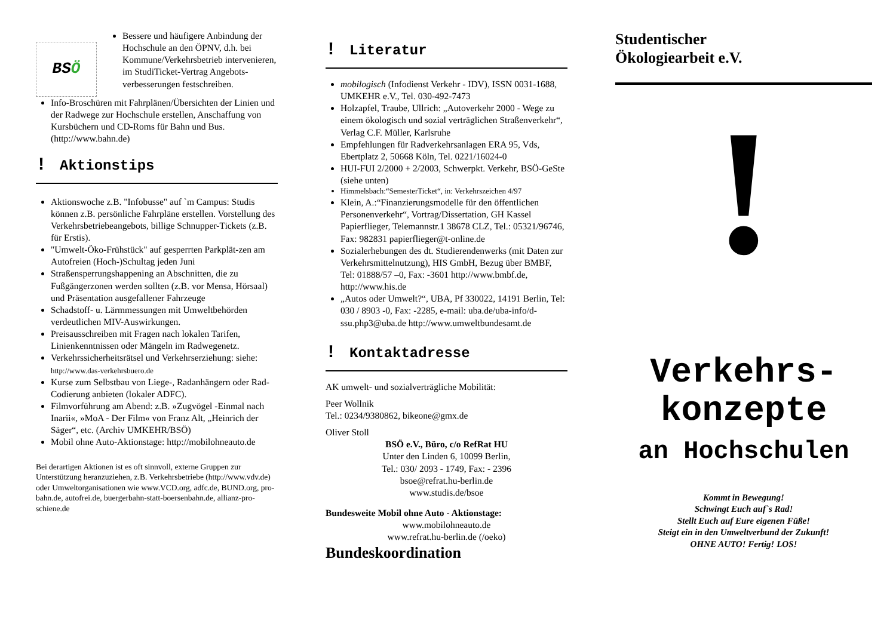BS Ö
Bessere und häufigere Anbindung der Hochschule an den ÖPNV, d.h. bei Kommune/Verkehrsbetrieb intervenieren, im StudiTicket-Vertrag Angebots-verbesserungen festschreiben.
Info-Broschüren mit Fahrplänen/Übersichten der Linien und der Radwege zur Hochschule erstellen, Anschaffung von Kursbüchern und CD-Roms für Bahn und Bus. (http://www.bahn.de)
! Aktionstips
Aktionswoche z.B. "Infobusse" auf `m Campus: Studis können z.B. persönliche Fahrpläne erstellen. Vorstellung des Verkehrsbetriebeangebots, billige Schnupper-Tickets (z.B. für Erstis).
"Umwelt-Öko-Frühstück" auf gesperrten Parkplät-zen am Autofreien (Hoch-)Schultag jeden Juni
Straßensperrungshappening an Abschnitten, die zu Fußgängerzonen werden sollten (z.B. vor Mensa, Hörsaal) und Präsentation ausgefallener Fahrzeuge
Schadstoff- u. Lärmmessungen mit Umweltbehörden verdeutlichen MIV-Auswirkungen.
Preisausschreiben mit Fragen nach lokalen Tarifen, Linienkenntnissen oder Mängeln im Radwegenetz.
Verkehrssicherheitsrätsel und Verkehrserziehung: siehe: http://www.das-verkehrsbuero.de
Kurse zum Selbstbau von Liege-, Radanhängern oder Rad-Codierung anbieten (lokaler ADFC).
Filmvorführung am Abend: z.B. »Zugvögel -Einmal nach Inarii«, »MoA - Der Film« von Franz Alt, „Heinrich der Säger“, etc. (Archiv UMKEHR/BSÖ)
Mobil ohne Auto-Aktionstage: http://mobilohneauto.de
Bei derartigen Aktionen ist es oft sinnvoll, externe Gruppen zur Unterstützung heranzuziehen, z.B. Verkehrsbetriebe (http://www.vdv.de) oder Umweltorganisationen wie www.VCD.org, adfc.de, BUND.org, pro-bahn.de, autofrei.de, buergerbahn-statt-boersenbahn.de, allianz-pro-schiene.de
! Literatur
mobilogisch (Infodienst Verkehr - IDV), ISSN 0031-1688, UMKEHR e.V., Tel. 030-492-7473
Holzapfel, Traube, Ullrich: „Autoverkehr 2000 - Wege zu einem ökologisch und sozial verträglichen Straßenverkehr“, Verlag C.F. Müller, Karlsruhe
Empfehlungen für Radverkehrsanlagen ERA 95, Vds, Ebertplatz 2, 50668 Köln, Tel. 0221/16024-0
HUI-FUI 2/2000 + 2/2003, Schwerpkt. Verkehr, BSÖ-GeSte (siehe unten)
Himmelsbach:“SemesterTicket“, in: Verkehrszeichen 4/97
Klein, A.:“Finanzierungsmodelle für den öffentlichen Personenverkehr“, Vortrag/Dissertation, GH Kassel Papierflieger, Telemannstr.1 38678 CLZ, Tel.: 05321/96746, Fax: 982831 papierflieger@t-online.de
Sozialerhebungen des dt. Studierendenwerks (mit Daten zur Verkehrsmittelnutzung), HIS GmbH, Bezug über BMBF, Tel: 01888/57 –0, Fax: -3601 http://www.bmbf.de, http://www.his.de
„Autos oder Umwelt?“, UBA, Pf 330022, 14191 Berlin, Tel: 030 / 8903 -0, Fax: -2285, e-mail: uba.de/uba-info/d-ssu.php3@uba.de http://www.umweltbundesamt.de
! Kontaktadresse
AK umwelt- und sozialverträgliche Mobilität:
Peer Wollnik
Tel.: 0234/9380862, bikeone@gmx.de
Oliver Stoll
BSÖ e.V., Büro, c/o RefRat HU
Unter den Linden 6, 10099 Berlin,
Tel.: 030/ 2093 - 1749, Fax: - 2396
bsoe@refrat.hu-berlin.de
www.studis.de/bsoe
Bundesweite Mobil ohne Auto - Aktionstage:
www.mobilohneauto.de
www.refrat.hu-berlin.de (/oeko)
Bundeskoordination
Studentischer
Ökologiearbeit e.V.
!
Verkehrs-
konzepte
an Hochschulen
Kommt in Bewegung!
Schwingt Euch auf`s Rad!
Stellt Euch auf Eure eigenen Füße!
Steigt ein in den Umweltverbund der Zukunft!
OHNE AUTO! Fertig! LOS!